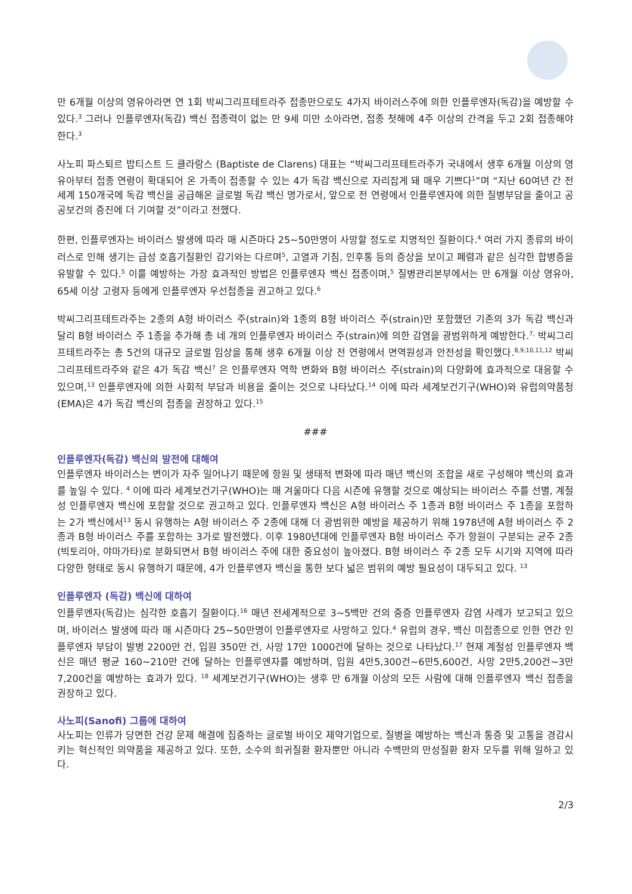만 6개월 이상의 영유아라면 연 1회 박씨그리프테트라주 접종만으로도 4가지 바이러스주에 의한 인플루엔자(독감)을 예방할 수 있다.<sup>3</sup> 그러나 인플루엔자(독감) 백신 접종력이 없는 만 9세 미만 소아라면, 접종 첫해에 4주 이상의 간격을 두고 2회 접종해야 한다.<sup>3</sup>
사노피 파스퇴르 밥티스트 드 클라랑스 (Baptiste de Clarens) 대표는 “박씨그리프테트라주가 국내에서 생후 6개월 이상의 영유아부터 접종 연령이 확대되어 온 가족이 접종할 수 있는 4가 독감 백신으로 자리잡게 돼 매우 기쁘다<sup>1</sup>”며 “지난 60여년 간 전세계 150개국에 독감 백신을 공급해온 글로벌 독감 백신 명가로서, 앞으로 전 연령에서 인플루엔자에 의한 질병부담을 줄이고 공공보건의 증진에 더 기여할 것”이라고 전했다.
한편, 인플루엔자는 바이러스 발생에 따라 매 시즌마다 25~50만명이 사망할 정도로 치명적인 질환이다.<sup>4</sup> 여러 가지 종류의 바이러스로 인해 생기는 급성 호흡기질환인 감기와는 다르며<sup>5</sup>, 고열과 기침, 인후통 등의 증상을 보이고 폐렴과 같은 심각한 합병증을 유발할 수 있다.<sup>5</sup> 이를 예방하는 가장 효과적인 방법은 인플루엔자 백신 접종이며,<sup>5</sup> 질병관리본부에서는 만 6개월 이상 영유아, 65세 이상 고령자 등에게 인플루엔자 우선접종을 권고하고 있다.<sup>6</sup>
박씨그리프테트라주는 2종의 A형 바이러스 주(strain)와 1종의 B형 바이러스 주(strain)만 포함했던 기존의 3가 독감 백신과 달리 B형 바이러스 주 1종을 추가해 총 네 개의 인플루엔자 바이러스 주(strain)에 의한 감염을 광범위하게 예방한다.<sup>7,</sup> 박씨그리프테트라주는 총 5건의 대규모 글로벌 임상을 통해 생후 6개월 이상 전 연령에서 면역원성과 안전성을 확인했다.<sup>8,9,10,11,12</sup> 박씨그리프테트라주와 같은 4가 독감 백신<sup>7</sup> 은 인플루엔자 역학 변화와 B형 바이러스 주(strain)의 다양화에 효과적으로 대응할 수 있으며,<sup>13</sup> 인플루엔자에 의한 사회적 부담과 비용을 줄이는 것으로 나타났다.<sup>14</sup> 이에 따라 세계보건기구(WHO)와 유럽의약품청(EMA)은 4가 독감 백신의 접종을 권장하고 있다.<sup>15</sup>
###
인플루엔자(독감) 백신의 발전에 대해여
인플루엔자 바이러스는 변이가 자주 일어나기 때문에 항원 및 생태적 변화에 따라 매년 백신의 조합을 새로 구성해야 백신의 효과를 높일 수 있다. <sup>4</sup> 이에 따라 세계보건기구(WHO)는 매 겨울마다 다음 시즌에 유행할 것으로 예상되는 바이러스 주를 선별, 계절성 인플루엔자 백신에 포함할 것으로 권고하고 있다. 인플루엔자 백신은 A형 바이러스 주 1종과 B형 바이러스 주 1종을 포함하는 2가 백신에서<sup>13</sup> 동시 유행하는 A형 바이러스 주 2종에 대해 더 광범위한 예방을 제공하기 위해 1978년에 A형 바이러스 주 2종과 B형 바이러스 주를 포함하는 3가로 발전했다. 이후 1980년대에 인플루엔자 B형 바이러스 주가 항원이 구분되는 균주 2종(빅토리아, 야마가타)로 분화되면서 B형 바이러스 주에 대한 중요성이 높아졌다. B형 바이러스 주 2종 모두 시기와 지역에 따라 다양한 형태로 동시 유행하기 때문에, 4가 인플루엔자 백신을 통한 보다 넓은 범위의 예방 필요성이 대두되고 있다. <sup>13</sup>
인플루엔자 (독감) 백신에 대하여
인플루엔자(독감)는 심각한 호흡기 질환이다.<sup>16</sup> 매년 전세계적으로 3~5백만 건의 중증 인플루엔자 감염 사례가 보고되고 있으며, 바이러스 발생에 따라 매 시즌마다 25~50만명이 인플루엔자로 사망하고 있다.<sup>4</sup> 유럽의 경우, 백신 미접종으로 인한 연간 인플루엔자 부담이 발병 2200만 건, 입원 350만 건, 사망 17만 1000건에 달하는 것으로 나타났다.<sup>17</sup> 현재 계절성 인플루엔자 백신은 매년 평균 160~210만 건에 달하는 인플루엔자를 예방하며, 입원 4만5,300건~6만5,600건, 사망 2만5,200건~3만7,200건을 예방하는 효과가 있다. <sup>18</sup> 세계보건기구(WHO)는 생후 만 6개월 이상의 모든 사람에 대해 인플루엔자 백신 접종을 권장하고 있다.
사노피(Sanofi) 그룹에 대하여
사노피는 인류가 당면한 건강 문제 해결에 집중하는 글로벌 바이오 제약기업으로, 질병을 예방하는 백신과 통증 및 고통을 경감시키는 혁신적인 의약품을 제공하고 있다. 또한, 소수의 희귀질환 환자뿐만 아니라 수백만의 만성질환 환자 모두를 위해 일하고 있다.
2/3